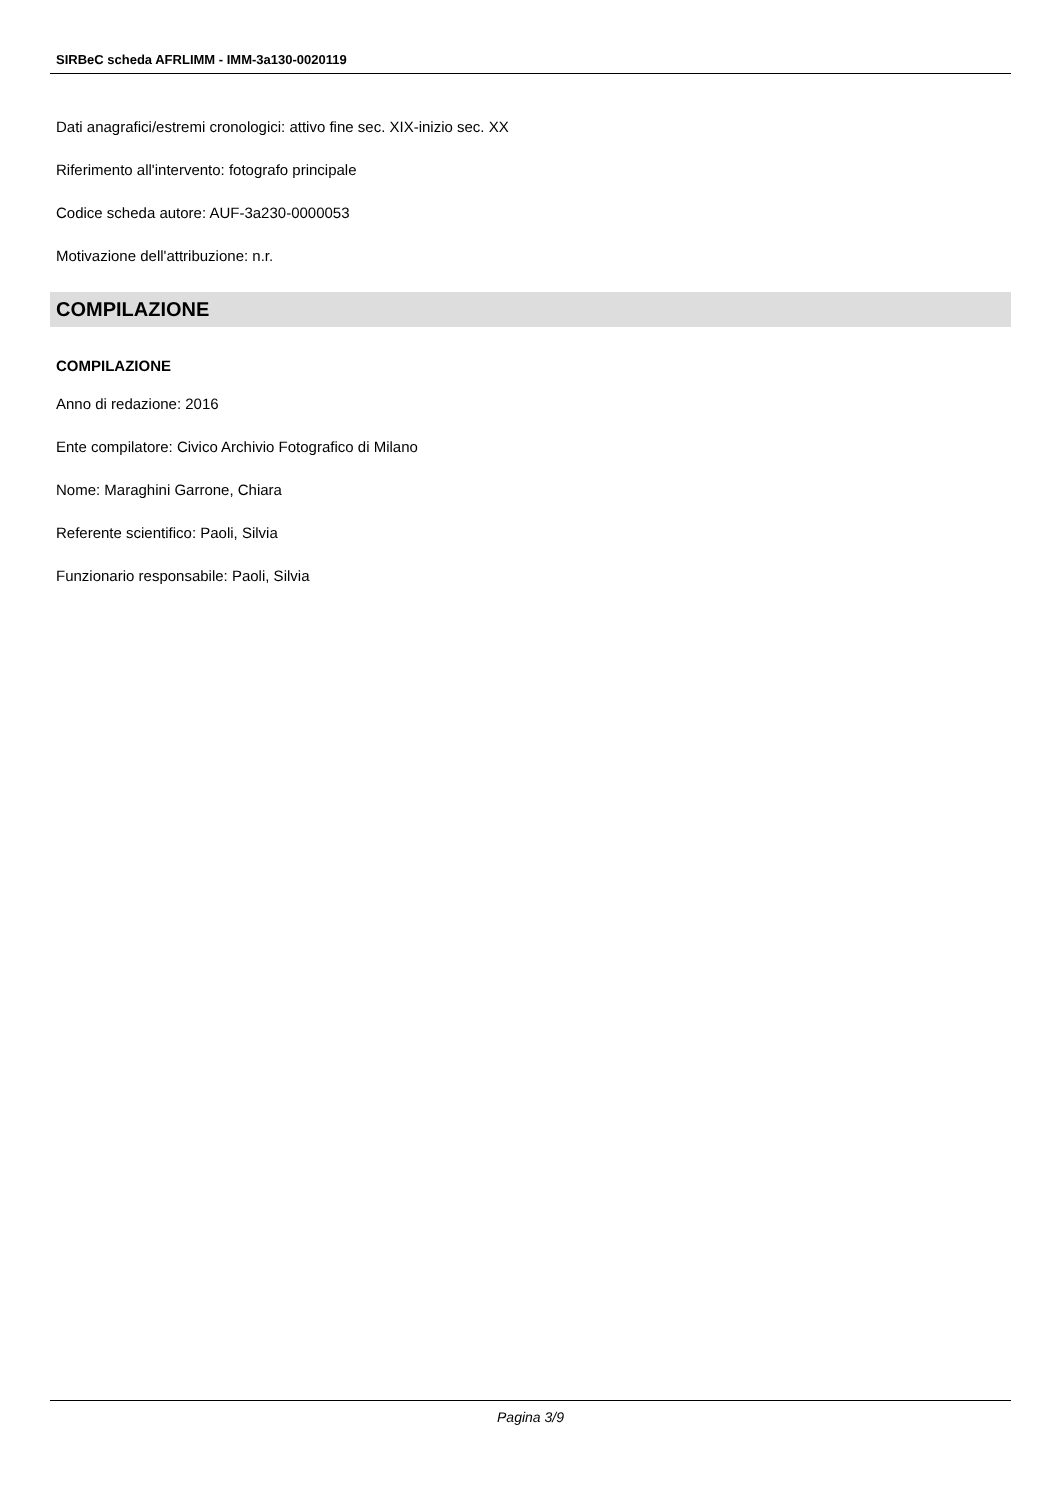SIRBeC scheda AFRLIMM - IMM-3a130-0020119
Dati anagrafici/estremi cronologici: attivo fine sec. XIX-inizio sec. XX
Riferimento all'intervento: fotografo principale
Codice scheda autore: AUF-3a230-0000053
Motivazione dell'attribuzione: n.r.
COMPILAZIONE
COMPILAZIONE
Anno di redazione: 2016
Ente compilatore: Civico Archivio Fotografico di Milano
Nome: Maraghini Garrone, Chiara
Referente scientifico: Paoli, Silvia
Funzionario responsabile: Paoli, Silvia
Pagina 3/9